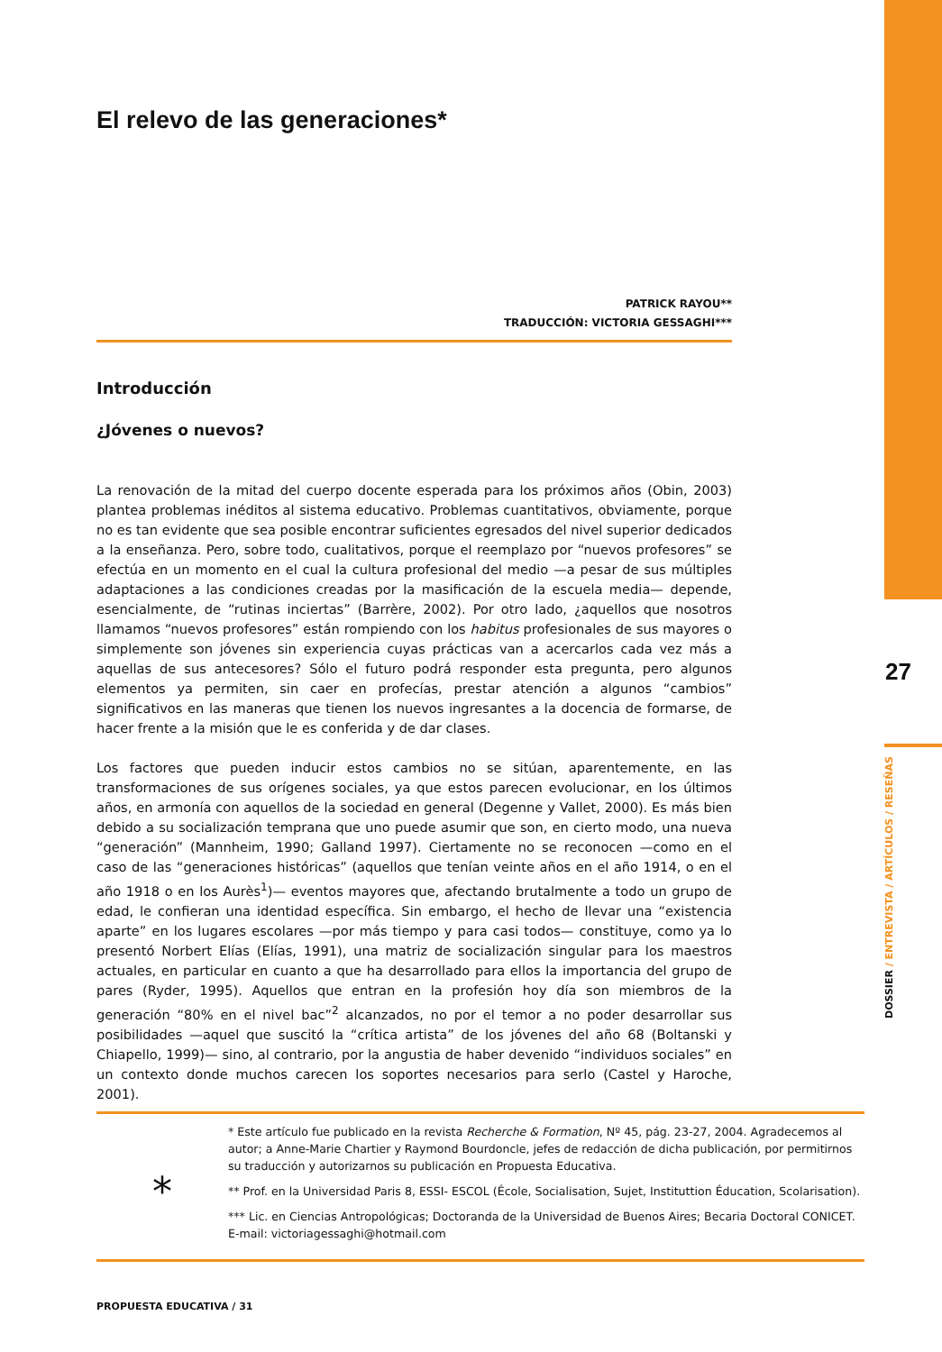El relevo de las generaciones*
PATRICK RAYOU**
TRADUCCIÓN: VICTORIA GESSAGHI***
Introducción
¿Jóvenes o nuevos?
La renovación de la mitad del cuerpo docente esperada para los próximos años (Obin, 2003) plantea problemas inéditos al sistema educativo. Problemas cuantitativos, obviamente, porque no es tan evidente que sea posible encontrar suficientes egresados del nivel superior dedicados a la enseñanza. Pero, sobre todo, cualitativos, porque el reemplazo por “nuevos profesores” se efectúa en un momento en el cual la cultura profesional del medio —a pesar de sus múltiples adaptaciones a las condiciones creadas por la masificación de la escuela media— depende, esencialmente, de “rutinas inciertas” (Barrère, 2002). Por otro lado, ¿aquellos que nosotros llamamos “nuevos profesores” están rompiendo con los habitus profesionales de sus mayores o simplemente son jóvenes sin experiencia cuyas prácticas van a acercarlos cada vez más a aquellas de sus antecesores? Sólo el futuro podrá responder esta pregunta, pero algunos elementos ya permiten, sin caer en profecías, prestar atención a algunos “cambios” significativos en las maneras que tienen los nuevos ingresantes a la docencia de formarse, de hacer frente a la misión que le es conferida y de dar clases.
Los factores que pueden inducir estos cambios no se sitúan, aparentemente, en las transformaciones de sus orígenes sociales, ya que estos parecen evolucionar, en los últimos años, en armonía con aquellos de la sociedad en general (Degenne y Vallet, 2000). Es más bien debido a su socialización temprana que uno puede asumir que son, en cierto modo, una nueva “generación” (Mannheim, 1990; Galland 1997). Ciertamente no se reconocen —como en el caso de las “generaciones históricas” (aquellos que tenían veinte años en el año 1914, o en el año 1918 o en los Aurès<sup>1</sup>)— eventos mayores que, afectando brutalmente a todo un grupo de edad, le confieran una identidad específica. Sin embargo, el hecho de llevar una “existencia aparte” en los lugares escolares —por más tiempo y para casi todos— constituye, como ya lo presentó Norbert Elías (Elías, 1991), una matriz de socialización singular para los maestros actuales, en particular en cuanto a que ha desarrollado para ellos la importancia del grupo de pares (Ryder, 1995). Aquellos que entran en la profesión hoy día son miembros de la generación “80% en el nivel bac”<sup>2</sup> alcanzados, no por el temor a no poder desarrollar sus posibilidades —aquel que suscitó la “crítica artista” de los jóvenes del año 68 (Boltanski y Chiapello, 1999)— sino, al contrario, por la angustia de haber devenido “individuos sociales” en un contexto donde muchos carecen los soportes necesarios para serlo (Castel y Haroche, 2001).
27
DOSSIER / ENTREVISTA / ARTÍCULOS / RESEÑAS
*
* Este artículo fue publicado en la revista Recherche & Formation, Nº 45, pág. 23-27, 2004. Agradecemos al autor; a Anne-Marie Chartier y Raymond Bourdoncle, jefes de redacción de dicha publicación, por permitirnos su traducción y autorizarnos su publicación en Propuesta Educativa.
** Prof. en la Universidad Paris 8, ESSI- ESCOL (École, Socialisation, Sujet, Instituttion Éducation, Scolarisation).
*** Lic. en Ciencias Antropológicas; Doctoranda de la Universidad de Buenos Aires; Becaria Doctoral CONICET. E-mail: victoriagessaghi@hotmail.com
PROPUESTA EDUCATIVA / 31